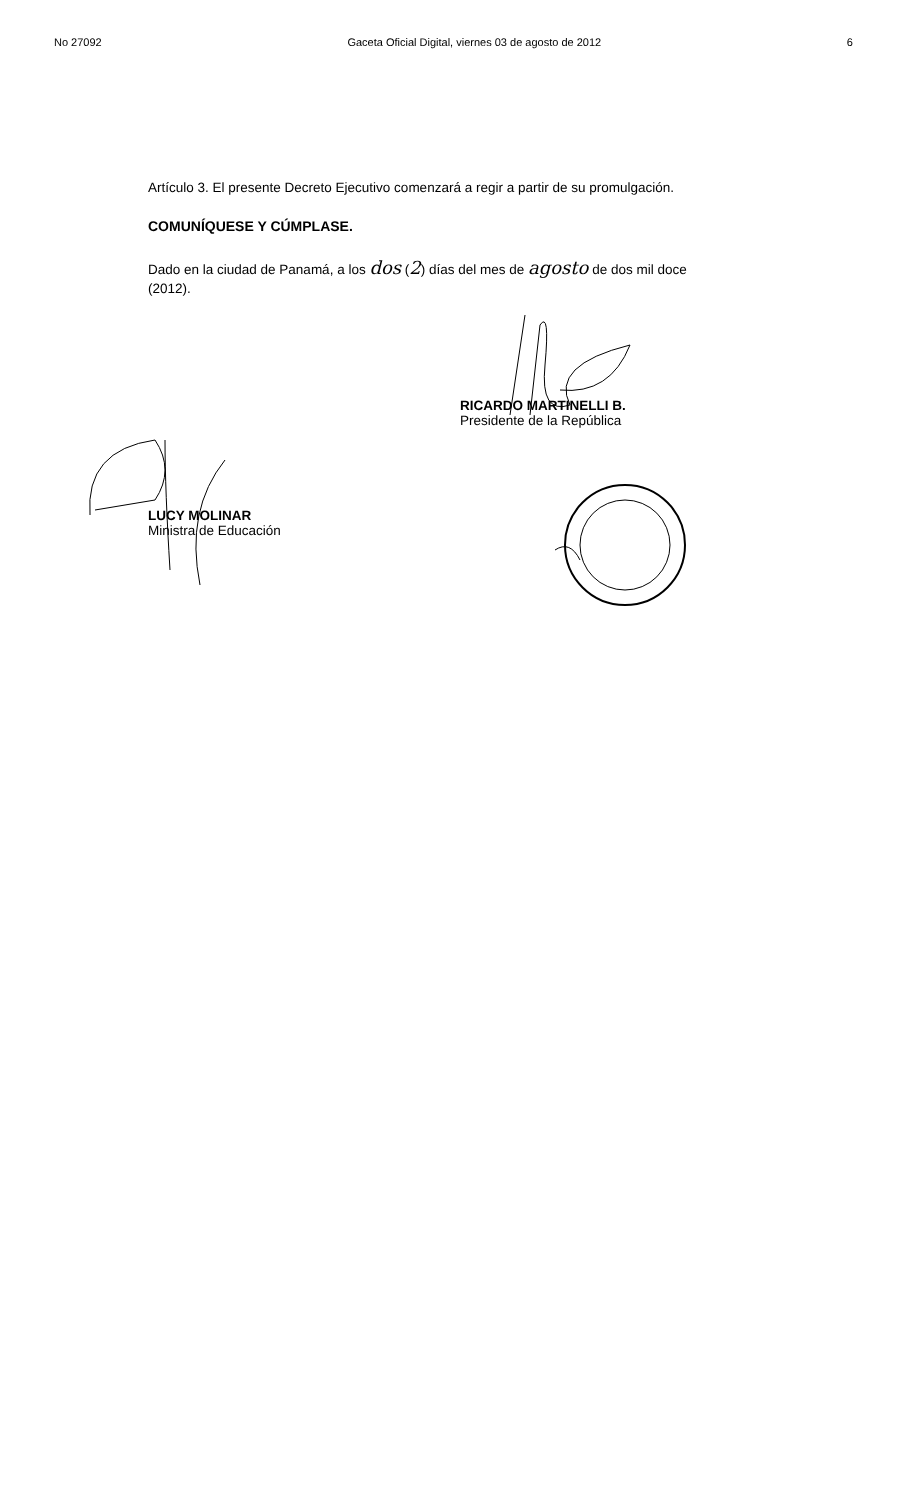No 27092 Gaceta Oficial Digital, viernes 03 de agosto de 2012 6
Artículo 3. El presente Decreto Ejecutivo comenzará a regir a partir de su promulgación.
COMUNÍQUESE Y CÚMPLASE.
Dado en la ciudad de Panamá, a los dos (2) días del mes de agosto de dos mil doce (2012).
RICARDO MARTINELLI B.
Presidente de la República
LUCY MOLINAR
Ministra de Educación